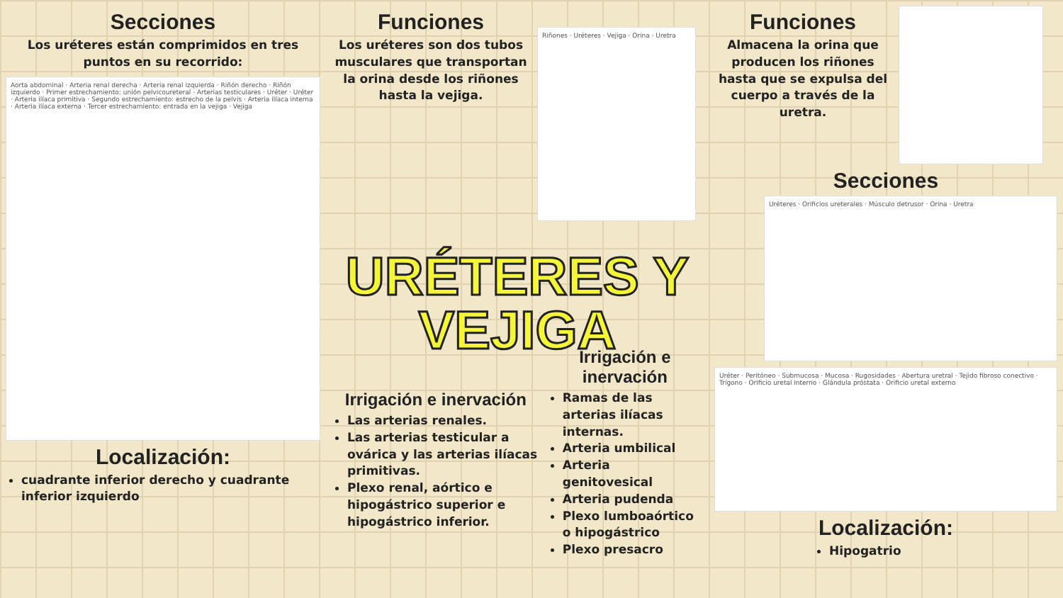Secciones
Los uréteres están comprimidos en tres puntos en su recorrido:
Aorta abdominal · Arteria renal derecha · Arteria renal izquierda · Riñón derecho · Riñón izquierdo · Primer estrechamiento: unión pelvicoureteral · Arterias testiculares · Uréter · Uréter · Arteria ilíaca primitiva · Segundo estrechamiento: estrecho de la pelvis · Arteria ilíaca interna · Arteria ilíaca externa · Tercer estrechamiento: entrada en la vejiga · Vejiga
Localización:
cuadrante inferior derecho y cuadrante inferior izquierdo
Funciones
Los uréteres son dos tubos musculares que transportan la orina desde los riñones hasta la vejiga.
Riñones · Uréteres · Vejiga · Orina · Uretra
URÉTERES Y VEJIGA
Irrigación e inervación
Las arterias renales.
Las arterias testicular a ovárica y las arterias ilíacas primitivas.
Plexo renal, aórtico e hipogástrico superior e hipogástrico inferior.
Irrigación e inervación
Ramas de las arterias ilíacas internas.
Arteria umbilical
Arteria genitovesical
Arteria pudenda
Plexo lumboaórtico o hipogástrico
Plexo presacro
Funciones
Almacena la orina que producen los riñones hasta que se expulsa del cuerpo a través de la uretra.
Secciones
Uréteres · Orificios ureterales · Músculo detrusor · Orina · Uretra
Uréter · Peritóneo · Submucosa · Mucosa · Rugosidades · Abertura uretral · Tejido fibroso conectivo · Trígono · Orificio uretal interno · Glándula próstata · Orificio uretal externo
Localización:
Hipogatrio